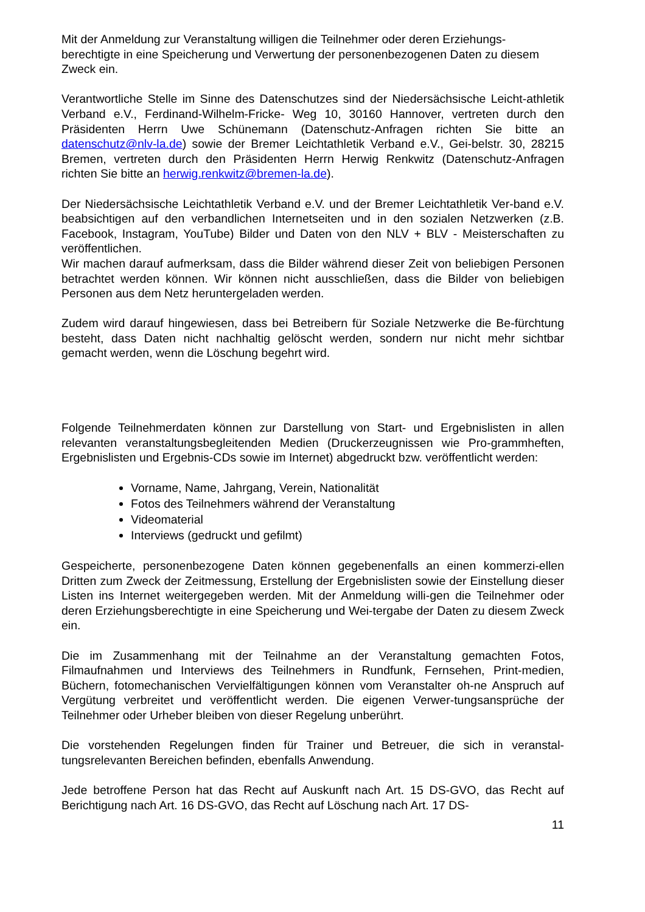Mit der Anmeldung zur Veranstaltung willigen die Teilnehmer oder deren Erziehungs-berechtigte in eine Speicherung und Verwertung der personenbezogenen Daten zu diesem Zweck ein.
Verantwortliche Stelle im Sinne des Datenschutzes sind der Niedersächsische Leicht-athletik Verband e.V., Ferdinand-Wilhelm-Fricke- Weg 10, 30160 Hannover, vertreten durch den Präsidenten Herrn Uwe Schünemann (Datenschutz-Anfragen richten Sie bitte an datenschutz@nlv-la.de) sowie der Bremer Leichtathletik Verband e.V., Gei-belstr. 30, 28215 Bremen, vertreten durch den Präsidenten Herrn Herwig Renkwitz (Datenschutz-Anfragen richten Sie bitte an herwig.renkwitz@bremen-la.de).
Der Niedersächsische Leichtathletik Verband e.V. und der Bremer Leichtathletik Ver-band e.V. beabsichtigen auf den verbandlichen Internetseiten und in den sozialen Netzwerken (z.B. Facebook, Instagram, YouTube) Bilder und Daten von den NLV + BLV - Meisterschaften zu veröffentlichen.
Wir machen darauf aufmerksam, dass die Bilder während dieser Zeit von beliebigen Personen betrachtet werden können. Wir können nicht ausschließen, dass die Bilder von beliebigen Personen aus dem Netz heruntergeladen werden.
Zudem wird darauf hingewiesen, dass bei Betreibern für Soziale Netzwerke die Be-fürchtung besteht, dass Daten nicht nachhaltig gelöscht werden, sondern nur nicht mehr sichtbar gemacht werden, wenn die Löschung begehrt wird.
Folgende Teilnehmerdaten können zur Darstellung von Start- und Ergebnislisten in allen relevanten veranstaltungsbegleitenden Medien (Druckerzeugnissen wie Pro-grammheften, Ergebnislisten und Ergebnis-CDs sowie im Internet) abgedruckt bzw. veröffentlicht werden:
Vorname, Name, Jahrgang, Verein, Nationalität
Fotos des Teilnehmers während der Veranstaltung
Videomaterial
Interviews (gedruckt und gefilmt)
Gespeicherte, personenbezogene Daten können gegebenenfalls an einen kommerzi-ellen Dritten zum Zweck der Zeitmessung, Erstellung der Ergebnislisten sowie der Einstellung dieser Listen ins Internet weitergegeben werden. Mit der Anmeldung willi-gen die Teilnehmer oder deren Erziehungsberechtigte in eine Speicherung und Wei-tergabe der Daten zu diesem Zweck ein.
Die im Zusammenhang mit der Teilnahme an der Veranstaltung gemachten Fotos, Filmaufnahmen und Interviews des Teilnehmers in Rundfunk, Fernsehen, Print-medien, Büchern, fotomechanischen Vervielfältigungen können vom Veranstalter oh-ne Anspruch auf Vergütung verbreitet und veröffentlicht werden. Die eigenen Verwer-tungsansprüche der Teilnehmer oder Urheber bleiben von dieser Regelung unberührt.
Die vorstehenden Regelungen finden für Trainer und Betreuer, die sich in veranstal-tungsrelevanten Bereichen befinden, ebenfalls Anwendung.
Jede betroffene Person hat das Recht auf Auskunft nach Art. 15 DS-GVO, das Recht auf Berichtigung nach Art. 16 DS-GVO, das Recht auf Löschung nach Art. 17 DS-
11